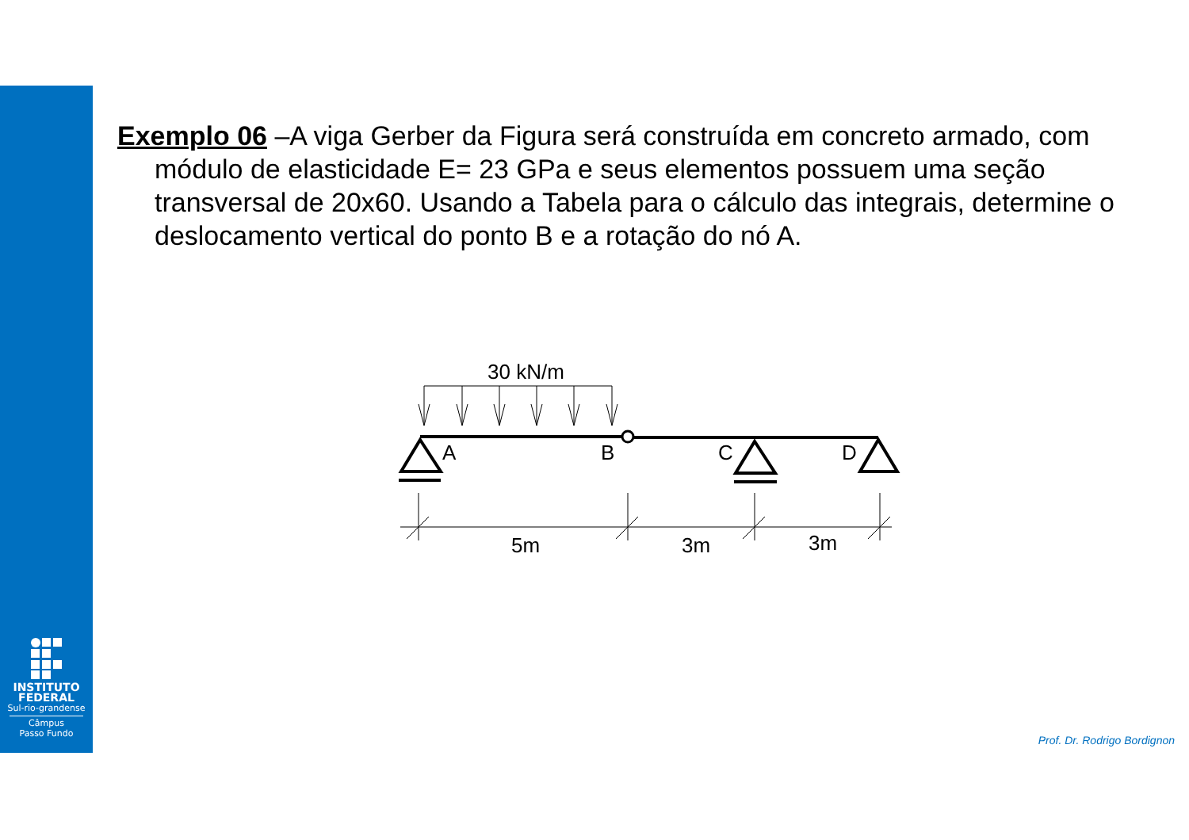INSTITUTO
FEDERAL
Sul-rio-grandense
Câmpus
Passo Fundo
Exemplo 06 –A viga Gerber da Figura será construída em concreto armado, com módulo de elasticidade E= 23 GPa e seus elementos possuem uma seção transversal de 20x60. Usando a Tabela para o cálculo das integrais, determine o deslocamento vertical do ponto B e a rotação do nó A.
30 kN/m
A
B
C
D
5m
3m
3m
Prof. Dr. Rodrigo Bordignon